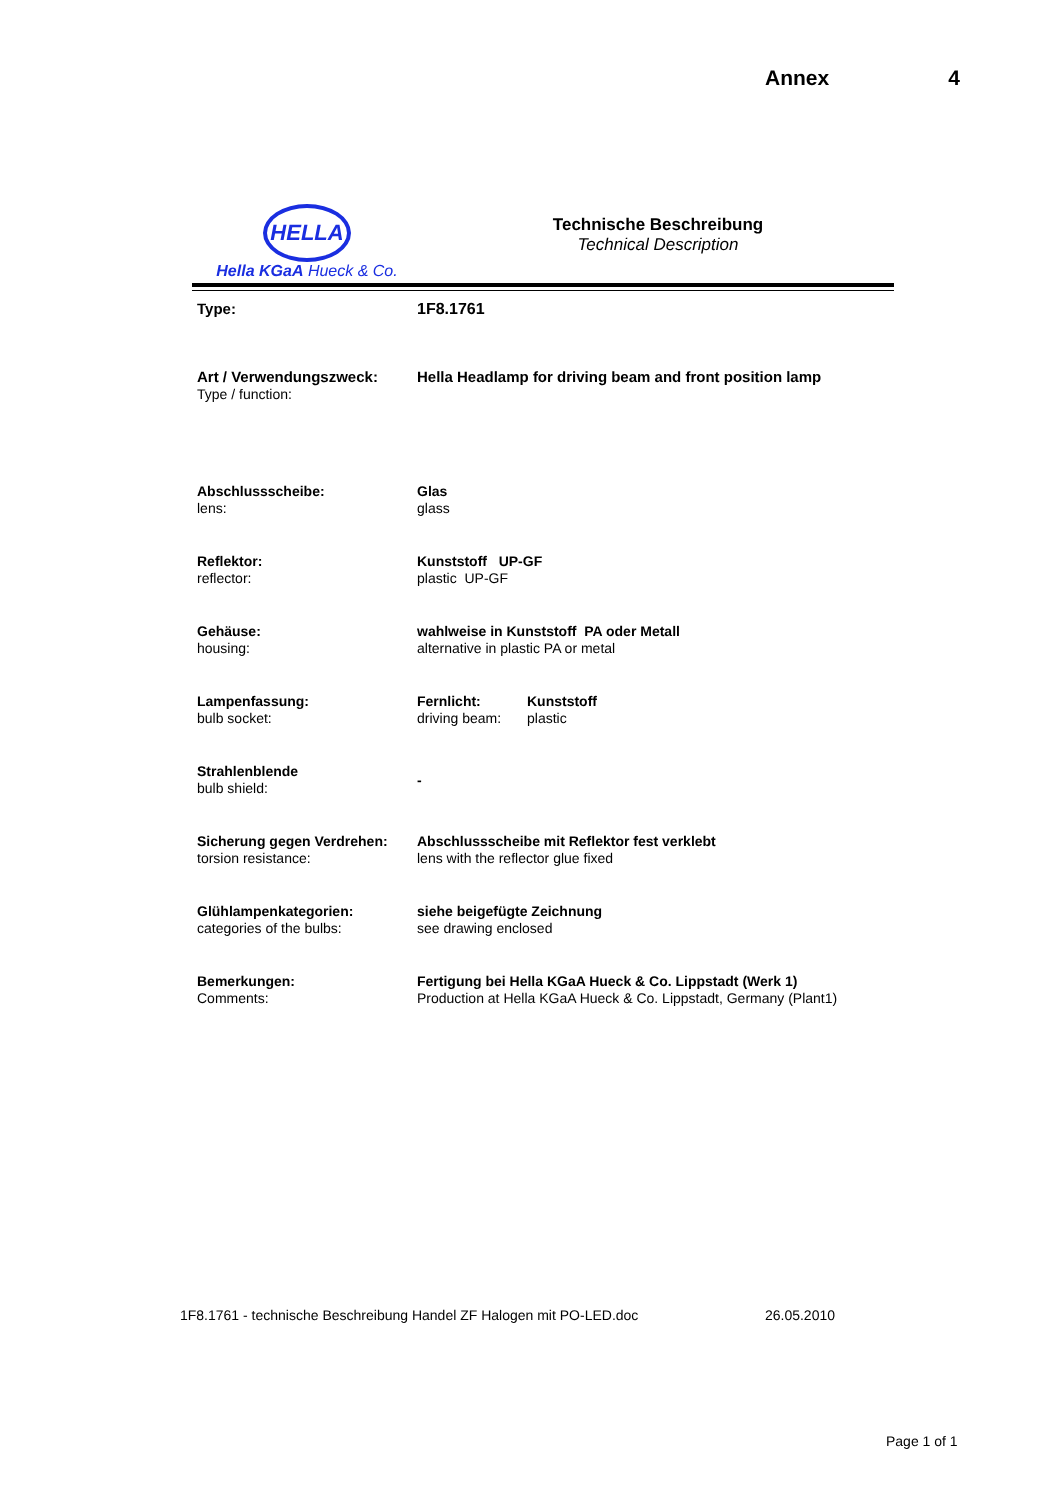Annex 4
HELLA
Hella KGaA Hueck & Co.
Technische Beschreibung
Technical Description
| Type: | 1F8.1761 |
| Art / Verwendungszweck: Type / function: | Hella Headlamp for driving beam and front position lamp |
| Abschlussscheibe: lens: | Glas glass |
| Reflektor: reflector: | Kunststoff UP-GF plastic UP-GF |
| Gehäuse: housing: | wahlweise in Kunststoff PA oder Metall alternative in plastic PA or metal |
| Lampenfassung: bulb socket: | Fernlicht: driving beam: Kunststoff plastic |
| Strahlenblende bulb shield: | - |
| Sicherung gegen Verdrehen: torsion resistance: | Abschlussscheibe mit Reflektor fest verklebt lens with the reflector glue fixed |
| Glühlampenkategorien: categories of the bulbs: | siehe beigefügte Zeichnung see drawing enclosed |
| Bemerkungen: Comments: | Fertigung bei Hella KGaA Hueck & Co. Lippstadt (Werk 1) Production at Hella KGaA Hueck & Co. Lippstadt, Germany (Plant1) |
1F8.1761 - technische Beschreibung Handel ZF Halogen mit PO-LED.doc 26.05.2010
Page 1 of 1